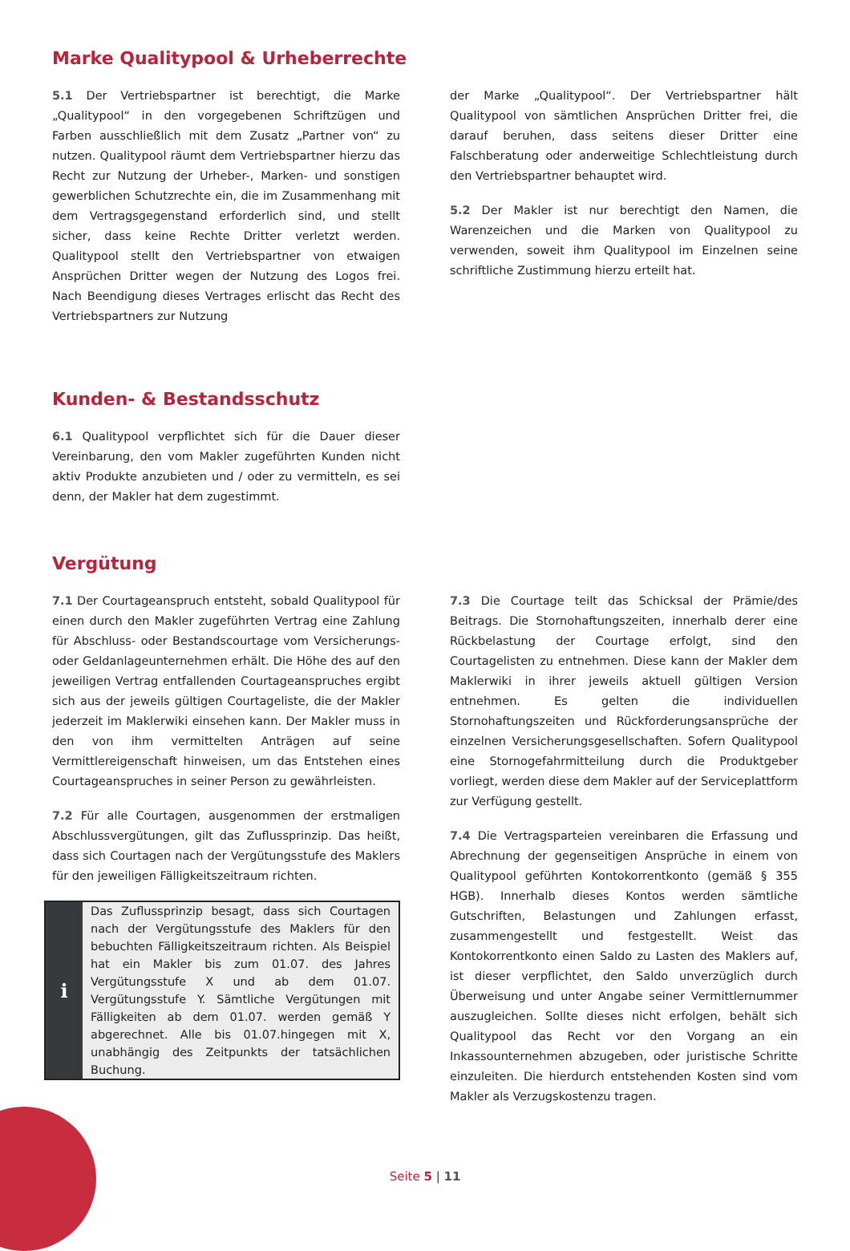Marke Qualitypool & Urheberrechte
5.1 Der Vertriebspartner ist berechtigt, die Marke „Qualitypool“ in den vorgegebenen Schriftzügen und Farben ausschließlich mit dem Zusatz „Partner von“ zu nutzen. Qualitypool räumt dem Vertriebspartner hierzu das Recht zur Nutzung der Urheber-, Marken- und sonstigen gewerblichen Schutzrechte ein, die im Zusammenhang mit dem Vertragsgegenstand erforderlich sind, und stellt sicher, dass keine Rechte Dritter verletzt werden. Qualitypool stellt den Vertriebspartner von etwaigen Ansprüchen Dritter wegen der Nutzung des Logos frei. Nach Beendigung dieses Vertrages erlischt das Recht des Vertriebspartners zur Nutzung
der Marke „Qualitypool“. Der Vertriebspartner hält Qualitypool von sämtlichen Ansprüchen Dritter frei, die darauf beruhen, dass seitens dieser Dritter eine Falschberatung oder anderweitige Schlechtleistung durch den Vertriebspartner behauptet wird.
5.2 Der Makler ist nur berechtigt den Namen, die Warenzeichen und die Marken von Qualitypool zu verwenden, soweit ihm Qualitypool im Einzelnen seine schriftliche Zustimmung hierzu erteilt hat.
Kunden- & Bestandsschutz
6.1 Qualitypool verpflichtet sich für die Dauer dieser Vereinbarung, den vom Makler zugeführten Kunden nicht aktiv Produkte anzubieten und / oder zu vermitteln, es sei denn, der Makler hat dem zugestimmt.
Vergütung
7.1 Der Courtageanspruch entsteht, sobald Qualitypool für einen durch den Makler zugeführten Vertrag eine Zahlung für Abschluss- oder Bestandscourtage vom Versicherungs- oder Geldanlageunternehmen erhält. Die Höhe des auf den jeweiligen Vertrag entfallenden Courtageanspruches ergibt sich aus der jeweils gültigen Courtageliste, die der Makler jederzeit im Maklerwiki einsehen kann. Der Makler muss in den von ihm vermittelten Anträgen auf seine Vermittlereigenschaft hinweisen, um das Entstehen eines Courtageanspruches in seiner Person zu gewährleisten.
7.2 Für alle Courtagen, ausgenommen der erstmaligen Abschlussvergütungen, gilt das Zuflussprinzip. Das heißt, dass sich Courtagen nach der Vergütungsstufe des Maklers für den jeweiligen Fälligkeitszeitraum richten.
i
Das Zuflussprinzip besagt, dass sich Courtagen nach der Vergütungsstufe des Maklers für den bebuchten Fälligkeitszeitraum richten. Als Beispiel hat ein Makler bis zum 01.07. des Jahres Vergütungsstufe X und ab dem 01.07. Vergütungsstufe Y. Sämtliche Vergütungen mit Fälligkeiten ab dem 01.07. werden gemäß Y abgerechnet. Alle bis 01.07.hingegen mit X, unabhängig des Zeitpunkts der tatsächlichen Buchung.
7.3 Die Courtage teilt das Schicksal der Prämie/des Beitrags. Die Stornohaftungszeiten, innerhalb derer eine Rückbelastung der Courtage erfolgt, sind den Courtagelisten zu entnehmen. Diese kann der Makler dem Maklerwiki in ihrer jeweils aktuell gültigen Version entnehmen. Es gelten die individuellen Stornohaftungszeiten und Rückforderungsansprüche der einzelnen Versicherungsgesellschaften. Sofern Qualitypool eine Stornogefahrmitteilung durch die Produktgeber vorliegt, werden diese dem Makler auf der Serviceplattform zur Verfügung gestellt.
7.4 Die Vertragsparteien vereinbaren die Erfassung und Abrechnung der gegenseitigen Ansprüche in einem von Qualitypool geführten Kontokorrentkonto (gemäß § 355 HGB). Innerhalb dieses Kontos werden sämtliche Gutschriften, Belastungen und Zahlungen erfasst, zusammengestellt und festgestellt. Weist das Kontokorrentkonto einen Saldo zu Lasten des Maklers auf, ist dieser verpflichtet, den Saldo unverzüglich durch Überweisung und unter Angabe seiner Vermittlernummer auszugleichen. Sollte dieses nicht erfolgen, behält sich Qualitypool das Recht vor den Vorgang an ein Inkassounternehmen abzugeben, oder juristische Schritte einzuleiten. Die hierdurch entstehenden Kosten sind vom Makler als Verzugskostenzu tragen.
Seite 5 | 11